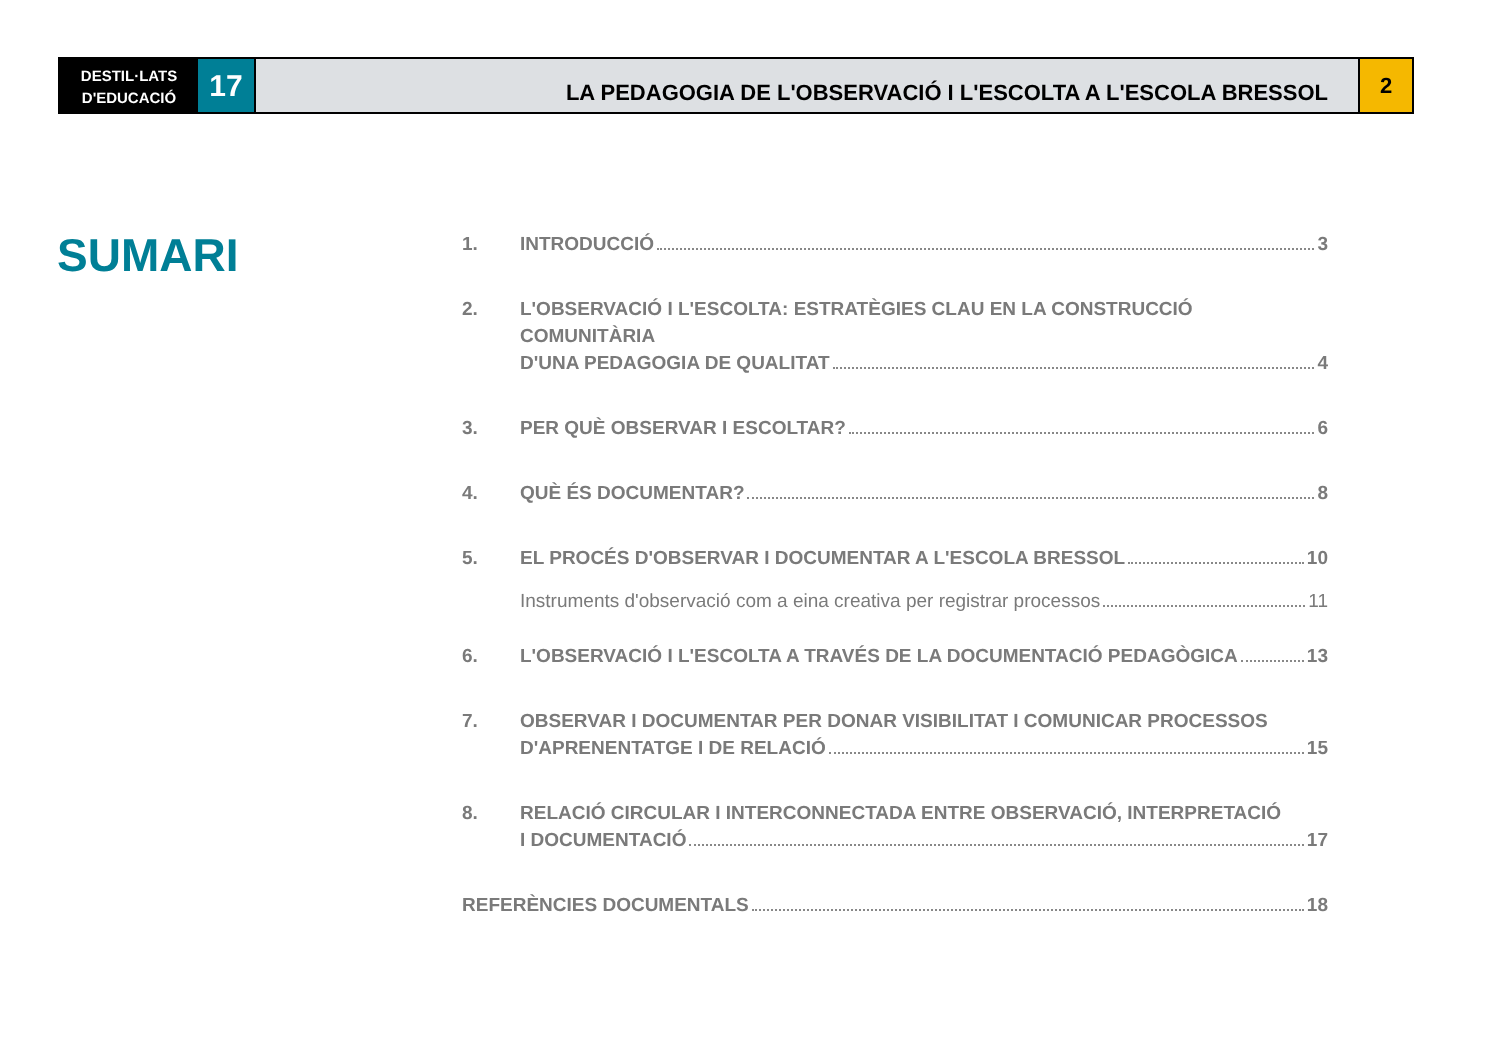DESTIL·LATS
D'EDUCACIÓ
17
LA PEDAGOGIA DE L'OBSERVACIÓ I L'ESCOLTA A L'ESCOLA BRESSOL
2
SUMARI
1. INTRODUCCIÓ 3
2. L'OBSERVACIÓ I L'ESCOLTA: ESTRATÈGIES CLAU EN LA CONSTRUCCIÓ COMUNITÀRIA
D'UNA PEDAGOGIA DE QUALITAT 4
3. PER QUÈ OBSERVAR I ESCOLTAR? 6
4. QUÈ ÉS DOCUMENTAR? 8
5. EL PROCÉS D'OBSERVAR I DOCUMENTAR A L'ESCOLA BRESSOL 10
Instruments d'observació com a eina creativa per registrar processos 11
6. L'OBSERVACIÓ I L'ESCOLTA A TRAVÉS DE LA DOCUMENTACIÓ PEDAGÒGICA 13
7. OBSERVAR I DOCUMENTAR PER DONAR VISIBILITAT I COMUNICAR PROCESSOS
D'APRENENTATGE I DE RELACIÓ 15
8. RELACIÓ CIRCULAR I INTERCONNECTADA ENTRE OBSERVACIÓ, INTERPRETACIÓ
I DOCUMENTACIÓ 17
REFERÈNCIES DOCUMENTALS 18